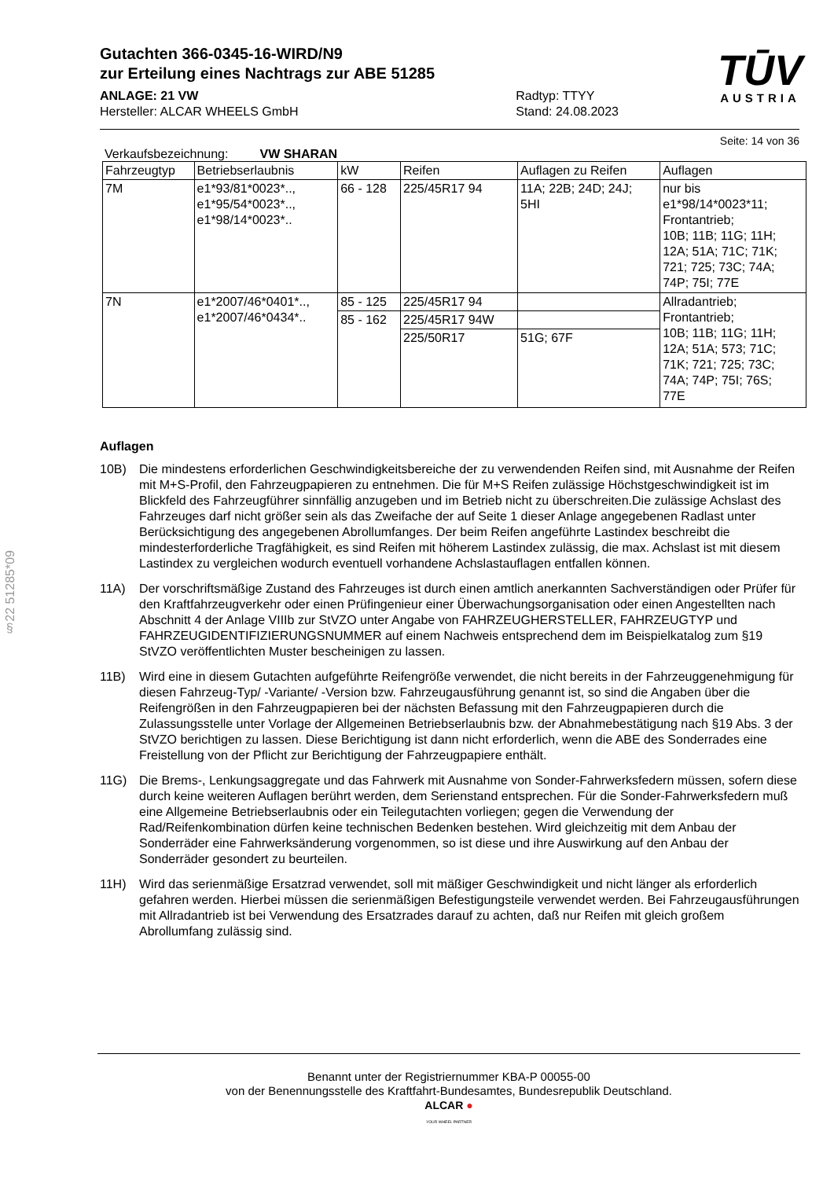§22 51285*09
TŪV
AUSTRIA
Gutachten 366-0345-16-WIRD/N9
zur Erteilung eines Nachtrags zur ABE 51285
ANLAGE: 21 VW
Hersteller: ALCAR WHEELS GmbH
Radtyp: TTYY
Stand: 24.08.2023
Seite: 14 von 36
Verkaufsbezeichnung: VW SHARAN
| Fahrzeugtyp | Betriebserlaubnis | kW | Reifen | Auflagen zu Reifen | Auflagen |
| --- | --- | --- | --- | --- | --- |
| 7M | e1*93/81*0023*.., e1*95/54*0023*.., e1*98/14*0023*.. | 66 - 128 | 225/45R17 94 | 11A; 22B; 24D; 24J; 5HI | nur bis e1*98/14*0023*11; Frontantrieb; 10B; 11B; 11G; 11H; 12A; 51A; 71C; 71K; 721; 725; 73C; 74A; 74P; 75I; 77E |
| 7N | e1*2007/46*0401*.., e1*2007/46*0434*.. | 85 - 125 | 225/45R17 94 | | Allradantrieb; Frontantrieb; 10B; 11B; 11G; 11H; 12A; 51A; 573; 71C; 71K; 721; 725; 73C; 74A; 74P; 75I; 76S; 77E |
| | | 85 - 162 | 225/45R17 94W | | |
| | | | 225/50R17 | 51G; 67F | |
Auflagen
10B) Die mindestens erforderlichen Geschwindigkeitsbereiche der zu verwendenden Reifen sind, mit Ausnahme der Reifen mit M+S-Profil, den Fahrzeugpapieren zu entnehmen. Die für M+S Reifen zulässige Höchstgeschwindigkeit ist im Blickfeld des Fahrzeugführer sinnfällig anzugeben und im Betrieb nicht zu überschreiten.Die zulässige Achslast des Fahrzeuges darf nicht größer sein als das Zweifache der auf Seite 1 dieser Anlage angegebenen Radlast unter Berücksichtigung des angegebenen Abrollumfanges. Der beim Reifen angeführte Lastindex beschreibt die mindesterforderliche Tragfähigkeit, es sind Reifen mit höherem Lastindex zulässig, die max. Achslast ist mit diesem Lastindex zu vergleichen wodurch eventuell vorhandene Achslastauflagen entfallen können.
11A) Der vorschriftsmäßige Zustand des Fahrzeuges ist durch einen amtlich anerkannten Sachverständigen oder Prüfer für den Kraftfahrzeugverkehr oder einen Prüfingenieur einer Überwachungsorganisation oder einen Angestellten nach Abschnitt 4 der Anlage VIIIb zur StVZO unter Angabe von FAHRZEUGHERSTELLER, FAHRZEUGTYP und FAHRZEUGIDENTIFIZIERUNGSNUMMER auf einem Nachweis entsprechend dem im Beispielkatalog zum §19 StVZO veröffentlichten Muster bescheinigen zu lassen.
11B) Wird eine in diesem Gutachten aufgeführte Reifengröße verwendet, die nicht bereits in der Fahrzeuggenehmigung für diesen Fahrzeug-Typ/ -Variante/ -Version bzw. Fahrzeugausführung genannt ist, so sind die Angaben über die Reifengrößen in den Fahrzeugpapieren bei der nächsten Befassung mit den Fahrzeugpapieren durch die Zulassungsstelle unter Vorlage der Allgemeinen Betriebserlaubnis bzw. der Abnahmebestätigung nach §19 Abs. 3 der StVZO berichtigen zu lassen. Diese Berichtigung ist dann nicht erforderlich, wenn die ABE des Sonderrades eine Freistellung von der Pflicht zur Berichtigung der Fahrzeugpapiere enthält.
11G) Die Brems-, Lenkungsaggregate und das Fahrwerk mit Ausnahme von Sonder-Fahrwerksfedern müssen, sofern diese durch keine weiteren Auflagen berührt werden, dem Serienstand entsprechen. Für die Sonder-Fahrwerksfedern muß eine Allgemeine Betriebserlaubnis oder ein Teilegutachten vorliegen; gegen die Verwendung der Rad/Reifenkombination dürfen keine technischen Bedenken bestehen. Wird gleichzeitig mit dem Anbau der Sonderräder eine Fahrwerksänderung vorgenommen, so ist diese und ihre Auswirkung auf den Anbau der Sonderräder gesondert zu beurteilen.
11H) Wird das serienmäßige Ersatzrad verwendet, soll mit mäßiger Geschwindigkeit und nicht länger als erforderlich gefahren werden. Hierbei müssen die serienmäßigen Befestigungsteile verwendet werden. Bei Fahrzeugausführungen mit Allradantrieb ist bei Verwendung des Ersatzrades darauf zu achten, daß nur Reifen mit gleich großem Abrollumfang zulässig sind.
Benannt unter der Registriernummer KBA-P 00055-00
von der Benennungsstelle des Kraftfahrt-Bundesamtes, Bundesrepublik Deutschland.
ALCAR ●
YOUR WHEEL PARTNER